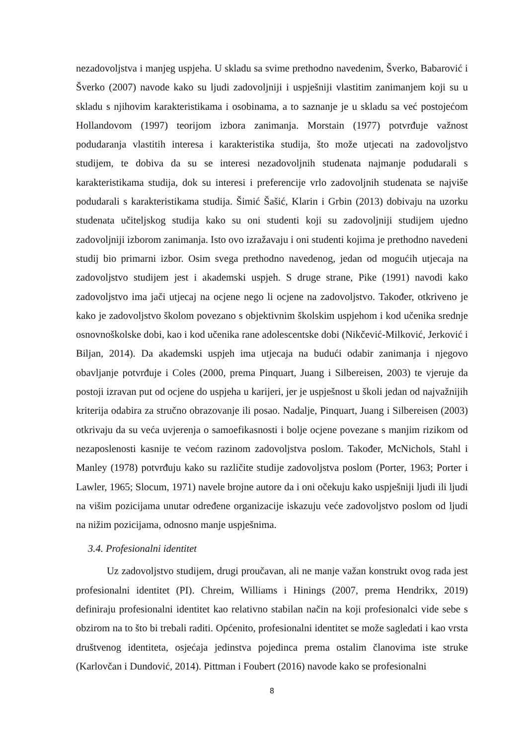nezadovoljstva i manjeg uspjeha. U skladu sa svime prethodno navedenim, Šverko, Babarović i Šverko (2007) navode kako su ljudi zadovoljniji i uspješniji vlastitim zanimanjem koji su u skladu s njihovim karakteristikama i osobinama, a to saznanje je u skladu sa već postojećom Hollandovom (1997) teorijom izbora zanimanja. Morstain (1977) potvrđuje važnost podudaranja vlastitih interesa i karakteristika studija, što može utjecati na zadovoljstvo studijem, te dobiva da su se interesi nezadovoljnih studenata najmanje podudarali s karakteristikama studija, dok su interesi i preferencije vrlo zadovoljnih studenata se najviše podudarali s karakteristikama studija. Šimić Šašić, Klarin i Grbin (2013) dobivaju na uzorku studenata učiteljskog studija kako su oni studenti koji su zadovoljniji studijem ujedno zadovoljniji izborom zanimanja. Isto ovo izražavaju i oni studenti kojima je prethodno navedeni studij bio primarni izbor. Osim svega prethodno navedenog, jedan od mogućih utjecaja na zadovoljstvo studijem jest i akademski uspjeh. S druge strane, Pike (1991) navodi kako zadovoljstvo ima jači utjecaj na ocjene nego li ocjene na zadovoljstvo. Također, otkriveno je kako je zadovoljstvo školom povezano s objektivnim školskim uspjehom i kod učenika srednje osnovnoškolske dobi, kao i kod učenika rane adolescentske dobi (Nikčević-Milković, Jerković i Biljan, 2014). Da akademski uspjeh ima utjecaja na budući odabir zanimanja i njegovo obavljanje potvrđuje i Coles (2000, prema Pinquart, Juang i Silbereisen, 2003) te vjeruje da postoji izravan put od ocjene do uspjeha u karijeri, jer je uspješnost u školi jedan od najvažnijih kriterija odabira za stručno obrazovanje ili posao. Nadalje, Pinquart, Juang i Silbereisen (2003) otkrivaju da su veća uvjerenja o samoefikasnosti i bolje ocjene povezane s manjim rizikom od nezaposlenosti kasnije te većom razinom zadovoljstva poslom. Također, McNichols, Stahl i Manley (1978) potvrđuju kako su različite studije zadovoljstva poslom (Porter, 1963; Porter i Lawler, 1965; Slocum, 1971) navele brojne autore da i oni očekuju kako uspješniji ljudi ili ljudi na višim pozicijama unutar određene organizacije iskazuju veće zadovoljstvo poslom od ljudi na nižim pozicijama, odnosno manje uspješnima.
3.4. Profesionalni identitet
Uz zadovoljstvo studijem, drugi proučavan, ali ne manje važan konstrukt ovog rada jest profesionalni identitet (PI). Chreim, Williams i Hinings (2007, prema Hendrikx, 2019) definiraju profesionalni identitet kao relativno stabilan način na koji profesionalci vide sebe s obzirom na to što bi trebali raditi. Općenito, profesionalni identitet se može sagledati i kao vrsta društvenog identiteta, osjećaja jedinstva pojedinca prema ostalim članovima iste struke (Karlovčan i Dundović, 2014). Pittman i Foubert (2016) navode kako se profesionalni
8